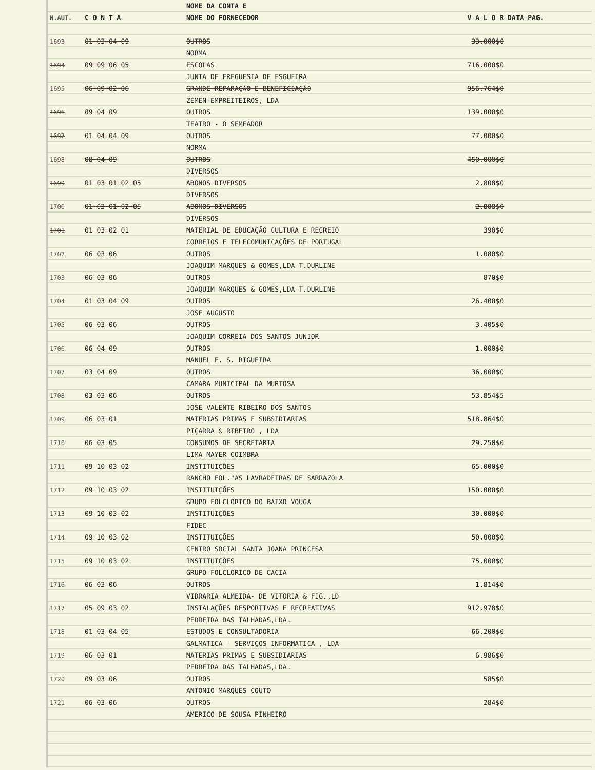| | | NOME DA CONTA E | | |
| --- | --- | --- | --- | --- |
| N.AUT. | C O N T A | NOME DO FORNECEDOR | V A L O R | DATA PAG. |
| 1693 | 01 03 04 09 | OUTROS | 33.000$0 | |
| | | NORMA | | |
| 1694 | 09 09 06 05 | ESCOLAS | 716.000$0 | |
| | | JUNTA DE FREGUESIA DE ESGUEIRA | | |
| 1695 | 06 09 02 06 | GRANDE REPARAÇÃO E BENEFICIAÇÃO | 956.764$0 | |
| | | ZEMEN-EMPREITEIROS, LDA | | |
| 1696 | 09 04 09 | OUTROS | 139.000$0 | |
| | | TEATRO - O SEMEADOR | | |
| 1697 | 01 04 04 09 | OUTROS | 77.000$0 | |
| | | NORMA | | |
| 1698 | 08 04 09 | OUTROS | 450.000$0 | |
| | | DIVERSOS | | |
| 1699 | 01 03 01 02 05 | ABONOS DIVERSOS | 2.808$0 | |
| | | DIVERSOS | | |
| 1700 | 01 03 01 02 05 | ABONOS DIVERSOS | 2.808$0 | |
| | | DIVERSOS | | |
| 1701 | 01 03 02 01 | MATERIAL DE EDUCAÇÃO CULTURA E RECREIO | 390$0 | |
| | | CORREIOS E TELECOMUNICAÇÕES DE PORTUGAL | | |
| 1702 | 06 03 06 | OUTROS | 1.080$0 | |
| | | JOAQUIM MARQUES & GOMES,LDA-T.DURLINE | | |
| 1703 | 06 03 06 | OUTROS | 870$0 | |
| | | JOAQUIM MARQUES & GOMES,LDA-T.DURLINE | | |
| 1704 | 01 03 04 09 | OUTROS | 26.400$0 | |
| | | JOSE AUGUSTO | | |
| 1705 | 06 03 06 | OUTROS | 3.405$0 | |
| | | JOAQUIM CORREIA DOS SANTOS JUNIOR | | |
| 1706 | 06 04 09 | OUTROS | 1.000$0 | |
| | | MANUEL F. S. RIGUEIRA | | |
| 1707 | 03 04 09 | OUTROS | 36.000$0 | |
| | | CAMARA MUNICIPAL DA MURTOSA | | |
| 1708 | 03 03 06 | OUTROS | 53.854$5 | |
| | | JOSE VALENTE RIBEIRO DOS SANTOS | | |
| 1709 | 06 03 01 | MATERIAS PRIMAS E SUBSIDIARIAS | 518.864$0 | |
| | | PIÇARRA & RIBEIRO , LDA | | |
| 1710 | 06 03 05 | CONSUMOS DE SECRETARIA | 29.250$0 | |
| | | LIMA MAYER COIMBRA | | |
| 1711 | 09 10 03 02 | INSTITUIÇÕES | 65.000$0 | |
| | | RANCHO FOL."AS LAVRADEIRAS DE SARRAZOLA | | |
| 1712 | 09 10 03 02 | INSTITUIÇÕES | 150.000$0 | |
| | | GRUPO FOLCLORICO DO BAIXO VOUGA | | |
| 1713 | 09 10 03 02 | INSTITUIÇÕES | 30.000$0 | |
| | | FIDEC | | |
| 1714 | 09 10 03 02 | INSTITUIÇÕES | 50.000$0 | |
| | | CENTRO SOCIAL SANTA JOANA PRINCESA | | |
| 1715 | 09 10 03 02 | INSTITUIÇÕES | 75.000$0 | |
| | | GRUPO FOLCLORICO DE CACIA | | |
| 1716 | 06 03 06 | OUTROS | 1.814$0 | |
| | | VIDRARIA ALMEIDA- DE VITORIA & FIG.,LD | | |
| 1717 | 05 09 03 02 | INSTALAÇÕES DESPORTIVAS E RECREATIVAS | 912.978$0 | |
| | | PEDREIRA DAS TALHADAS,LDA. | | |
| 1718 | 01 03 04 05 | ESTUDOS E CONSULTADORIA | 66.200$0 | |
| | | GALMATICA - SERVIÇOS INFORMATICA , LDA | | |
| 1719 | 06 03 01 | MATERIAS PRIMAS E SUBSIDIARIAS | 6.986$0 | |
| | | PEDREIRA DAS TALHADAS,LDA. | | |
| 1720 | 09 03 06 | OUTROS | 585$0 | |
| | | ANTONIO MARQUES COUTO | | |
| 1721 | 06 03 06 | OUTROS | 284$0 | |
| | | AMERICO DE SOUSA PINHEIRO | | |